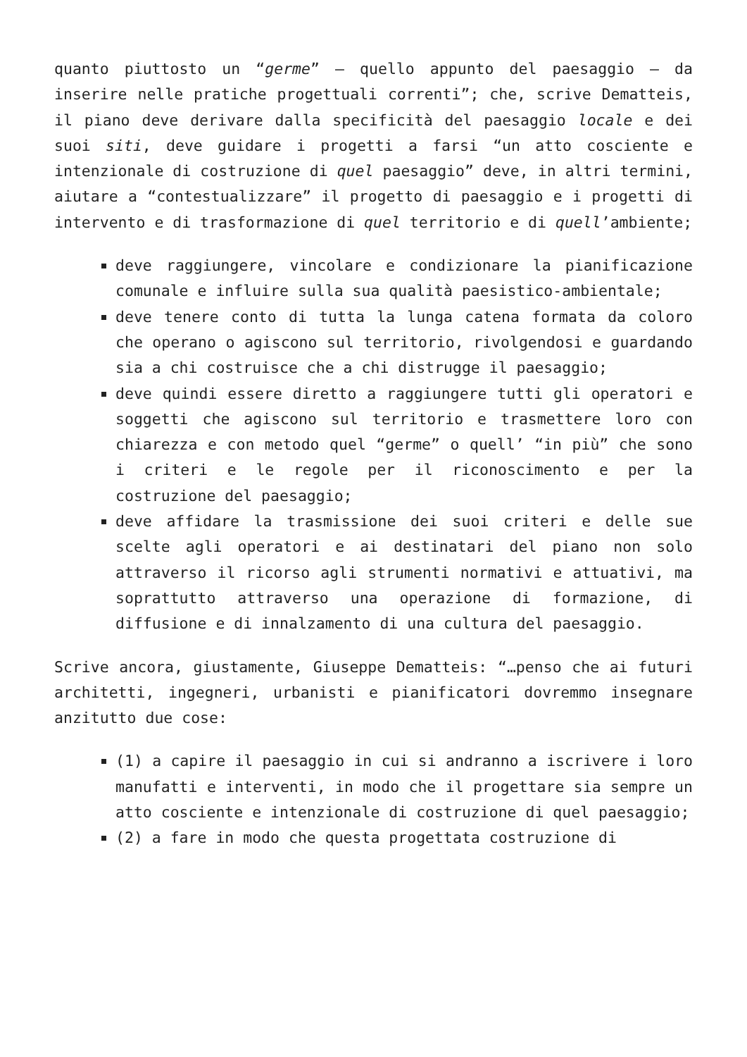quanto piuttosto un “germe” – quello appunto del paesaggio – da inserire nelle pratiche progettuali correnti”; che, scrive Dematteis, il piano deve derivare dalla specificità del paesaggio locale e dei suoi siti, deve guidare i progetti a farsi “un atto cosciente e intenzionale di costruzione di quel paesaggio” deve, in altri termini, aiutare a “contestualizzare” il progetto di paesaggio e i progetti di intervento e di trasformazione di quel territorio e di quell’ambiente;
deve raggiungere, vincolare e condizionare la pianificazione comunale e influire sulla sua qualità paesistico-ambientale;
deve tenere conto di tutta la lunga catena formata da coloro che operano o agiscono sul territorio, rivolgendosi e guardando sia a chi costruisce che a chi distrugge il paesaggio;
deve quindi essere diretto a raggiungere tutti gli operatori e soggetti che agiscono sul territorio e trasmettere loro con chiarezza e con metodo quel “germe” o quell’ “in più” che sono i criteri e le regole per il riconoscimento e per la costruzione del paesaggio;
deve affidare la trasmissione dei suoi criteri e delle sue scelte agli operatori e ai destinatari del piano non solo attraverso il ricorso agli strumenti normativi e attuativi, ma soprattutto attraverso una operazione di formazione, di diffusione e di innalzamento di una cultura del paesaggio.
Scrive ancora, giustamente, Giuseppe Dematteis: “…penso che ai futuri architetti, ingegneri, urbanisti e pianificatori dovremmo insegnare anzitutto due cose:
(1) a capire il paesaggio in cui si andranno a iscrivere i loro manufatti e interventi, in modo che il progettare sia sempre un atto cosciente e intenzionale di costruzione di quel paesaggio;
(2) a fare in modo che questa progettata costruzione di